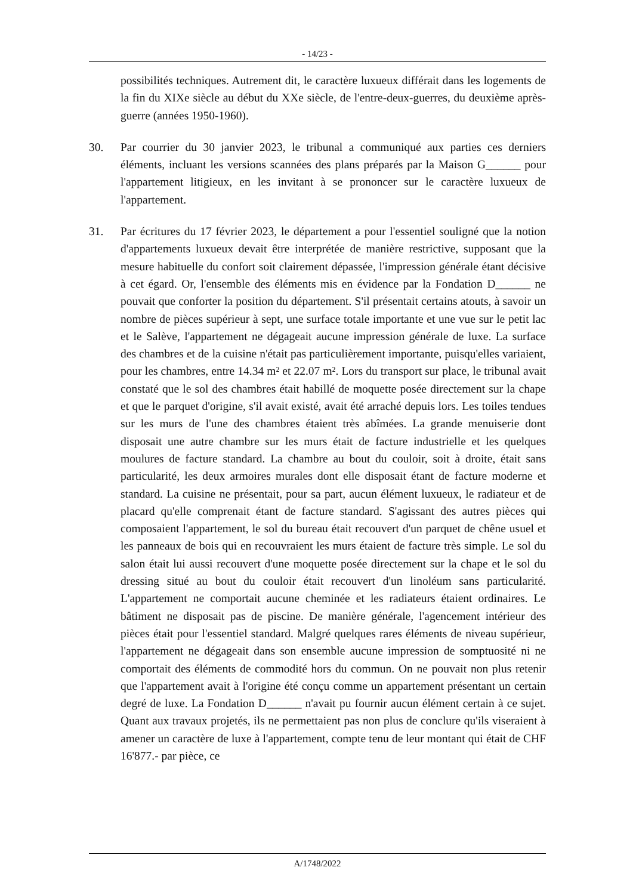- 14/23 -
possibilités techniques. Autrement dit, le caractère luxueux différait dans les logements de la fin du XIXe siècle au début du XXe siècle, de l'entre-deux-guerres, du deuxième après-guerre (années 1950-1960).
30. Par courrier du 30 janvier 2023, le tribunal a communiqué aux parties ces derniers éléments, incluant les versions scannées des plans préparés par la Maison G______ pour l'appartement litigieux, en les invitant à se prononcer sur le caractère luxueux de l'appartement.
31. Par écritures du 17 février 2023, le département a pour l'essentiel souligné que la notion d'appartements luxueux devait être interprétée de manière restrictive, supposant que la mesure habituelle du confort soit clairement dépassée, l'impression générale étant décisive à cet égard. Or, l'ensemble des éléments mis en évidence par la Fondation D______ ne pouvait que conforter la position du département. S'il présentait certains atouts, à savoir un nombre de pièces supérieur à sept, une surface totale importante et une vue sur le petit lac et le Salève, l'appartement ne dégageait aucune impression générale de luxe. La surface des chambres et de la cuisine n'était pas particulièrement importante, puisqu'elles variaient, pour les chambres, entre 14.34 m² et 22.07 m². Lors du transport sur place, le tribunal avait constaté que le sol des chambres était habillé de moquette posée directement sur la chape et que le parquet d'origine, s'il avait existé, avait été arraché depuis lors. Les toiles tendues sur les murs de l'une des chambres étaient très abîmées. La grande menuiserie dont disposait une autre chambre sur les murs était de facture industrielle et les quelques moulures de facture standard. La chambre au bout du couloir, soit à droite, était sans particularité, les deux armoires murales dont elle disposait étant de facture moderne et standard. La cuisine ne présentait, pour sa part, aucun élément luxueux, le radiateur et de placard qu'elle comprenait étant de facture standard. S'agissant des autres pièces qui composaient l'appartement, le sol du bureau était recouvert d'un parquet de chêne usuel et les panneaux de bois qui en recouvraient les murs étaient de facture très simple. Le sol du salon était lui aussi recouvert d'une moquette posée directement sur la chape et le sol du dressing situé au bout du couloir était recouvert d'un linoléum sans particularité. L'appartement ne comportait aucune cheminée et les radiateurs étaient ordinaires. Le bâtiment ne disposait pas de piscine. De manière générale, l'agencement intérieur des pièces était pour l'essentiel standard. Malgré quelques rares éléments de niveau supérieur, l'appartement ne dégageait dans son ensemble aucune impression de somptuosité ni ne comportait des éléments de commodité hors du commun. On ne pouvait non plus retenir que l'appartement avait à l'origine été conçu comme un appartement présentant un certain degré de luxe. La Fondation D______ n'avait pu fournir aucun élément certain à ce sujet. Quant aux travaux projetés, ils ne permettaient pas non plus de conclure qu'ils viseraient à amener un caractère de luxe à l'appartement, compte tenu de leur montant qui était de CHF 16'877.- par pièce, ce
A/1748/2022